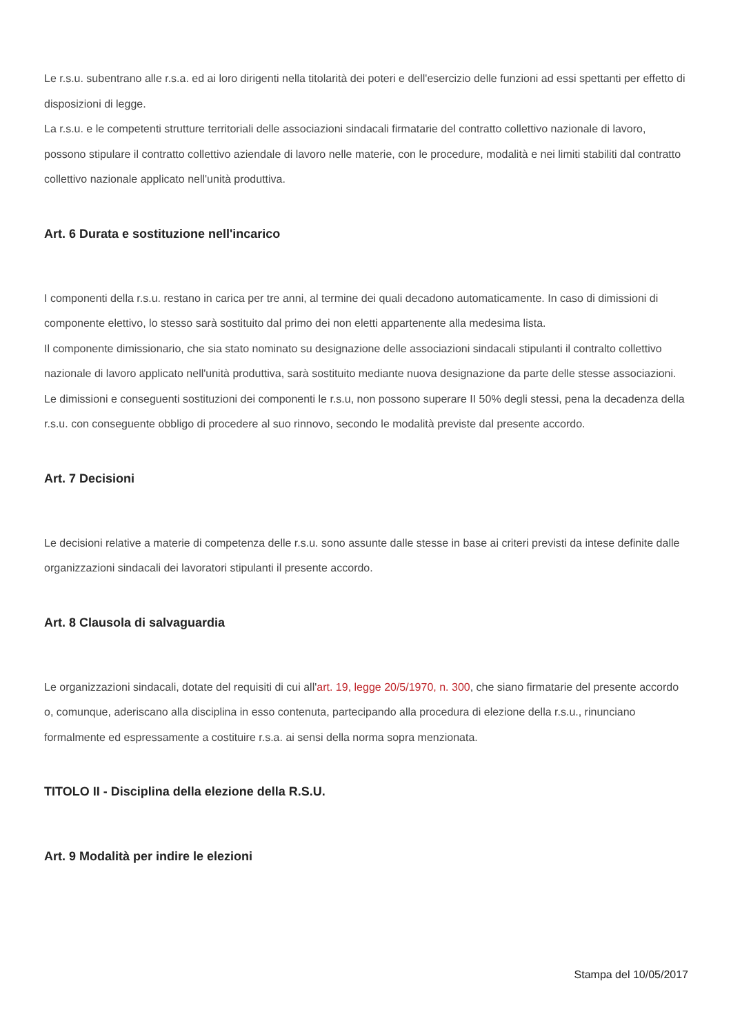Le r.s.u. subentrano alle r.s.a. ed ai loro dirigenti nella titolarità dei poteri e dell'esercizio delle funzioni ad essi spettanti per effetto di disposizioni di legge.
La r.s.u. e le competenti strutture territoriali delle associazioni sindacali firmatarie del contratto collettivo nazionale di lavoro, possono stipulare il contratto collettivo aziendale di lavoro nelle materie, con le procedure, modalità e nei limiti stabiliti dal contratto collettivo nazionale applicato nell'unità produttiva.
Art. 6 Durata e sostituzione nell'incarico
I componenti della r.s.u. restano in carica per tre anni, al termine dei quali decadono automaticamente. In caso di dimissioni di componente elettivo, lo stesso sarà sostituito dal primo dei non eletti appartenente alla medesima lista.
Il componente dimissionario, che sia stato nominato su designazione delle associazioni sindacali stipulanti il contralto collettivo nazionale di lavoro applicato nell'unità produttiva, sarà sostituito mediante nuova designazione da parte delle stesse associazioni.
Le dimissioni e conseguenti sostituzioni dei componenti le r.s.u, non possono superare II 50% degli stessi, pena la decadenza della r.s.u. con conseguente obbligo di procedere al suo rinnovo, secondo le modalità previste dal presente accordo.
Art. 7 Decisioni
Le decisioni relative a materie di competenza delle r.s.u. sono assunte dalle stesse in base ai criteri previsti da intese definite dalle organizzazioni sindacali dei lavoratori stipulanti il presente accordo.
Art. 8 Clausola di salvaguardia
Le organizzazioni sindacali, dotate del requisiti di cui all'art. 19, legge 20/5/1970, n. 300, che siano firmatarie del presente accordo o, comunque, aderiscano alla disciplina in esso contenuta, partecipando alla procedura di elezione della r.s.u., rinunciano formalmente ed espressamente a costituire r.s.a. ai sensi della norma sopra menzionata.
TITOLO II - Disciplina della elezione della R.S.U.
Art. 9 Modalità per indire le elezioni
Stampa del 10/05/2017